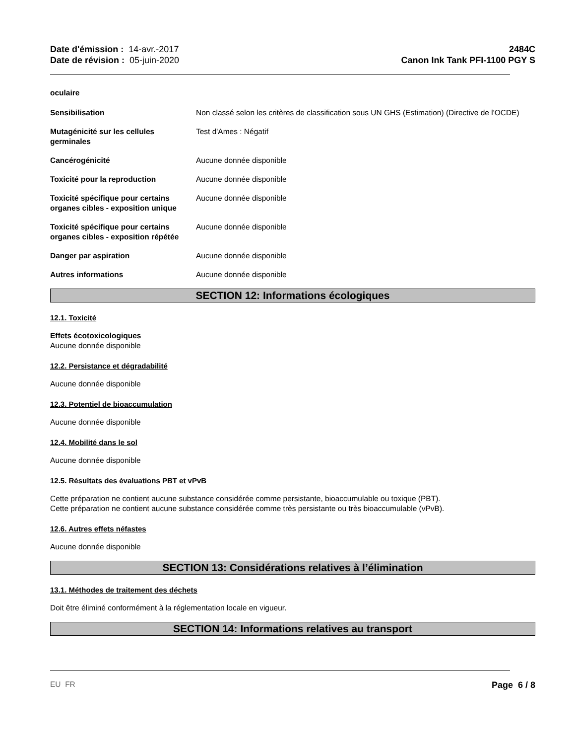Date d'émission : 14-avr.-2017
Date de révision : 05-juin-2020
2484C
Canon Ink Tank PFI-1100 PGY S
oculaire
Sensibilisation Non classé selon les critères de classification sous UN GHS (Estimation) (Directive de l'OCDE)
Mutagénicité sur les cellules germinales
Test d'Ames : Négatif
Cancérogénicité Aucune donnée disponible
Toxicité pour la reproduction Aucune donnée disponible
Toxicité spécifique pour certains organes cibles - exposition unique
Aucune donnée disponible
Toxicité spécifique pour certains organes cibles - exposition répétée
Aucune donnée disponible
Danger par aspiration Aucune donnée disponible
Autres informations Aucune donnée disponible
SECTION 12: Informations écologiques
12.1. Toxicité
Effets écotoxicologiques
Aucune donnée disponible
12.2. Persistance et dégradabilité
Aucune donnée disponible
12.3. Potentiel de bioaccumulation
Aucune donnée disponible
12.4. Mobilité dans le sol
Aucune donnée disponible
12.5. Résultats des évaluations PBT et vPvB
Cette préparation ne contient aucune substance considérée comme persistante, bioaccumulable ou toxique (PBT).
Cette préparation ne contient aucune substance considérée comme très persistante ou très bioaccumulable (vPvB).
12.6. Autres effets néfastes
Aucune donnée disponible
SECTION 13: Considérations relatives à l’élimination
13.1. Méthodes de traitement des déchets
Doit être éliminé conformément à la réglementation locale en vigueur.
SECTION 14: Informations relatives au transport
EU FR Page 6 / 8